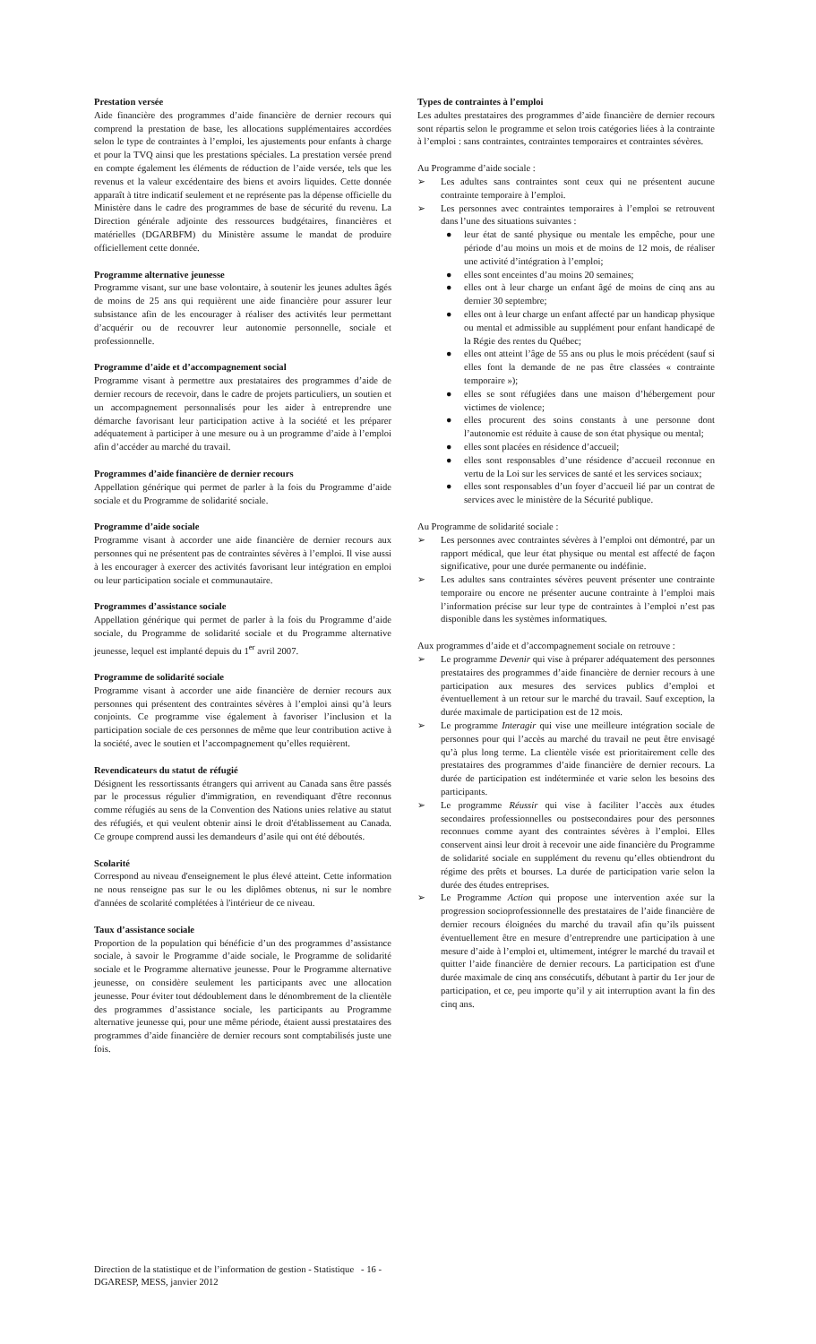Prestation versée
Aide financière des programmes d’aide financière de dernier recours qui comprend la prestation de base, les allocations supplémentaires accordées selon le type de contraintes à l’emploi, les ajustements pour enfants à charge et pour la TVQ ainsi que les prestations spéciales. La prestation versée prend en compte également les éléments de réduction de l’aide versée, tels que les revenus et la valeur excédentaire des biens et avoirs liquides. Cette donnée apparaît à titre indicatif seulement et ne représente pas la dépense officielle du Ministère dans le cadre des programmes de base de sécurité du revenu. La Direction générale adjointe des ressources budgétaires, financières et matérielles (DGARBFM) du Ministère assume le mandat de produire officiellement cette donnée.
Programme alternative jeunesse
Programme visant, sur une base volontaire, à soutenir les jeunes adultes âgés de moins de 25 ans qui requièrent une aide financière pour assurer leur subsistance afin de les encourager à réaliser des activités leur permettant d’acquérir ou de recouvrer leur autonomie personnelle, sociale et professionnelle.
Programme d’aide et d’accompagnement social
Programme visant à permettre aux prestataires des programmes d’aide de dernier recours de recevoir, dans le cadre de projets particuliers, un soutien et un accompagnement personnalisés pour les aider à entreprendre une démarche favorisant leur participation active à la société et les préparer adéquatement à participer à une mesure ou à un programme d’aide à l’emploi afin d’accéder au marché du travail.
Programmes d’aide financière de dernier recours
Appellation générique qui permet de parler à la fois du Programme d’aide sociale et du Programme de solidarité sociale.
Programme d’aide sociale
Programme visant à accorder une aide financière de dernier recours aux personnes qui ne présentent pas de contraintes sévères à l’emploi. Il vise aussi à les encourager à exercer des activités favorisant leur intégration en emploi ou leur participation sociale et communautaire.
Programmes d’assistance sociale
Appellation générique qui permet de parler à la fois du Programme d’aide sociale, du Programme de solidarité sociale et du Programme alternative jeunesse, lequel est implanté depuis du 1<sup>er</sup> avril 2007.
Programme de solidarité sociale
Programme visant à accorder une aide financière de dernier recours aux personnes qui présentent des contraintes sévères à l’emploi ainsi qu’à leurs conjoints. Ce programme vise également à favoriser l’inclusion et la participation sociale de ces personnes de même que leur contribution active à la société, avec le soutien et l’accompagnement qu’elles requièrent.
Revendicateurs du statut de réfugié
Désignent les ressortissants étrangers qui arrivent au Canada sans être passés par le processus régulier d'immigration, en revendiquant d'être reconnus comme réfugiés au sens de la Convention des Nations unies relative au statut des réfugiés, et qui veulent obtenir ainsi le droit d'établissement au Canada. Ce groupe comprend aussi les demandeurs d’asile qui ont été déboutés.
Scolarité
Correspond au niveau d'enseignement le plus élevé atteint. Cette information ne nous renseigne pas sur le ou les diplômes obtenus, ni sur le nombre d'années de scolarité complétées à l'intérieur de ce niveau.
Taux d’assistance sociale
Proportion de la population qui bénéficie d’un des programmes d’assistance sociale, à savoir le Programme d’aide sociale, le Programme de solidarité sociale et le Programme alternative jeunesse. Pour le Programme alternative jeunesse, on considère seulement les participants avec une allocation jeunesse. Pour éviter tout dédoublement dans le dénombrement de la clientèle des programmes d’assistance sociale, les participants au Programme alternative jeunesse qui, pour une même période, étaient aussi prestataires des programmes d’aide financière de dernier recours sont comptabilisés juste une fois.
Types de contraintes à l’emploi
Les adultes prestataires des programmes d’aide financière de dernier recours sont répartis selon le programme et selon trois catégories liées à la contrainte à l’emploi : sans contraintes, contraintes temporaires et contraintes sévères.
Au Programme d’aide sociale :
➢ Les adultes sans contraintes sont ceux qui ne présentent aucune contrainte temporaire à l’emploi.
➢ Les personnes avec contraintes temporaires à l’emploi se retrouvent dans l’une des situations suivantes :
● leur état de santé physique ou mentale les empêche, pour une période d’au moins un mois et de moins de 12 mois, de réaliser une activité d’intégration à l’emploi;
● elles sont enceintes d’au moins 20 semaines;
● elles ont à leur charge un enfant âgé de moins de cinq ans au dernier 30 septembre;
● elles ont à leur charge un enfant affecté par un handicap physique ou mental et admissible au supplément pour enfant handicapé de la Régie des rentes du Québec;
● elles ont atteint l’âge de 55 ans ou plus le mois précédent (sauf si elles font la demande de ne pas être classées « contrainte temporaire »);
● elles se sont réfugiées dans une maison d’hébergement pour victimes de violence;
● elles procurent des soins constants à une personne dont l’autonomie est réduite à cause de son état physique ou mental;
● elles sont placées en résidence d’accueil;
● elles sont responsables d’une résidence d’accueil reconnue en vertu de la Loi sur les services de santé et les services sociaux;
● elles sont responsables d’un foyer d’accueil lié par un contrat de services avec le ministère de la Sécurité publique.
Au Programme de solidarité sociale :
➢ Les personnes avec contraintes sévères à l’emploi ont démontré, par un rapport médical, que leur état physique ou mental est affecté de façon significative, pour une durée permanente ou indéfinie.
➢ Les adultes sans contraintes sévères peuvent présenter une contrainte temporaire ou encore ne présenter aucune contrainte à l’emploi mais l’information précise sur leur type de contraintes à l’emploi n’est pas disponible dans les systèmes informatiques.
Aux programmes d’aide et d’accompagnement sociale on retrouve :
➢ Le programme Devenir qui vise à préparer adéquatement des personnes prestataires des programmes d’aide financière de dernier recours à une participation aux mesures des services publics d’emploi et éventuellement à un retour sur le marché du travail. Sauf exception, la durée maximale de participation est de 12 mois.
➢ Le programme Interagir qui vise une meilleure intégration sociale de personnes pour qui l’accès au marché du travail ne peut être envisagé qu’à plus long terme. La clientèle visée est prioritairement celle des prestataires des programmes d’aide financière de dernier recours. La durée de participation est indéterminée et varie selon les besoins des participants.
➢ Le programme Réussir qui vise à faciliter l’accès aux études secondaires professionnelles ou postsecondaires pour des personnes reconnues comme ayant des contraintes sévères à l’emploi. Elles conservent ainsi leur droit à recevoir une aide financière du Programme de solidarité sociale en supplément du revenu qu’elles obtiendront du régime des prêts et bourses. La durée de participation varie selon la durée des études entreprises.
➢ Le Programme Action qui propose une intervention axée sur la progression socioprofessionnelle des prestataires de l’aide financière de dernier recours éloignées du marché du travail afin qu’ils puissent éventuellement être en mesure d’entreprendre une participation à une mesure d’aide à l’emploi et, ultimement, intégrer le marché du travail et quitter l’aide financière de dernier recours. La participation est d'une durée maximale de cinq ans consécutifs, débutant à partir du 1er jour de participation, et ce, peu importe qu’il y ait interruption avant la fin des cinq ans.
Direction de la statistique et de l’information de gestion - Statistique - 16 -
DGARESP, MESS, janvier 2012